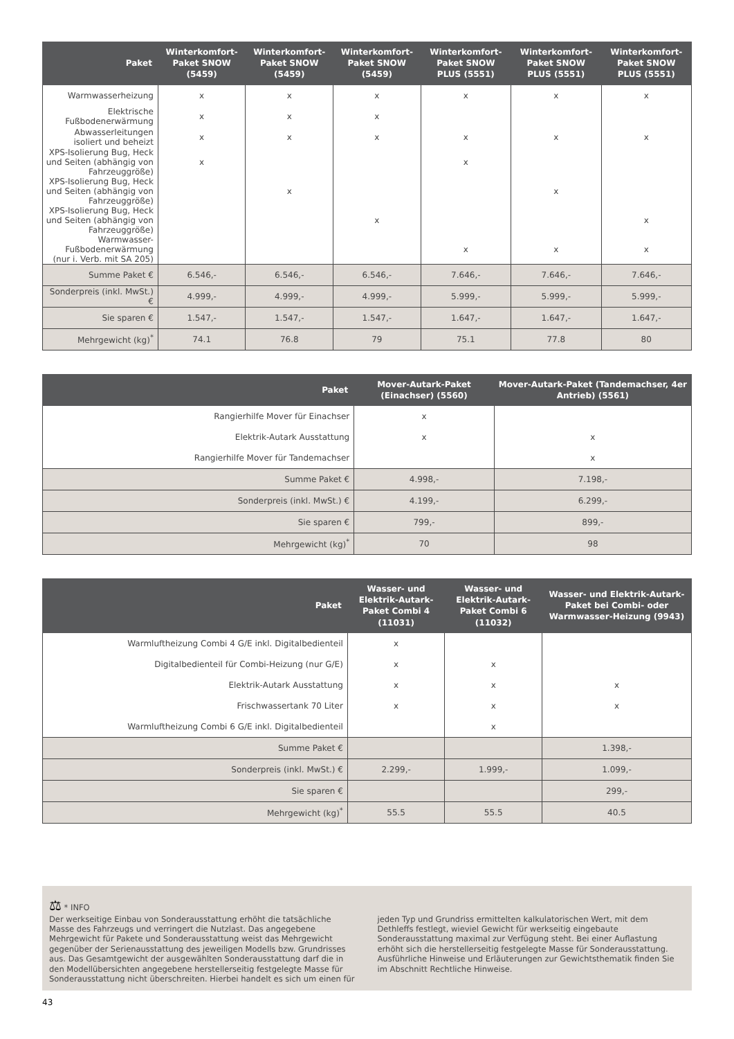| Paket | Winterkomfort-Paket SNOW (5459) | Winterkomfort-Paket SNOW (5459) | Winterkomfort-Paket SNOW (5459) | Winterkomfort-Paket SNOW PLUS (5551) | Winterkomfort-Paket SNOW PLUS (5551) | Winterkomfort-Paket SNOW PLUS (5551) |
| --- | --- | --- | --- | --- | --- | --- |
| Warmwasserheizung | x | x | x | x | x | x |
| Elektrische Fußbodenerwärmung | x | x | x | | | |
| Abwasserleitungen isoliert und beheizt | x | x | x | x | x | x |
| XPS-Isolierung Bug, Heck und Seiten (abhängig von Fahrzeuggröße) | x | | | x | | |
| XPS-Isolierung Bug, Heck und Seiten (abhängig von Fahrzeuggröße) | | x | | | x | |
| XPS-Isolierung Bug, Heck und Seiten (abhängig von Fahrzeuggröße) | | | x | | | x |
| Warmwasser-Fußbodenerwärmung (nur i. Verb. mit SA 205) | | | | x | x | x |
| Summe Paket € | 6.546,- | 6.546,- | 6.546,- | 7.646,- | 7.646,- | 7.646,- |
| Sonderpreis (inkl. MwSt.) € | 4.999,- | 4.999,- | 4.999,- | 5.999,- | 5.999,- | 5.999,- |
| Sie sparen € | 1.547,- | 1.547,- | 1.547,- | 1.647,- | 1.647,- | 1.647,- |
| Mehrgewicht (kg)<sup>*</sup> | 74.1 | 76.8 | 79 | 75.1 | 77.8 | 80 |
| Paket | Mover-Autark-Paket (Einachser) (5560) | Mover-Autark-Paket (Tandemachser, 4er Antrieb) (5561) |
| --- | --- | --- |
| Rangierhilfe Mover für Einachser | x | |
| Elektrik-Autark Ausstattung | x | x |
| Rangierhilfe Mover für Tandemachser | | x |
| Summe Paket € | 4.998,- | 7.198,- |
| Sonderpreis (inkl. MwSt.) € | 4.199,- | 6.299,- |
| Sie sparen € | 799,- | 899,- |
| Mehrgewicht (kg)<sup>*</sup> | 70 | 98 |
| Paket | Wasser- und Elektrik-Autark-Paket Combi 4 (11031) | Wasser- und Elektrik-Autark-Paket Combi 6 (11032) | Wasser- und Elektrik-Autark-Paket bei Combi- oder Warmwasser-Heizung (9943) |
| --- | --- | --- | --- |
| Warmluftheizung Combi 4 G/E inkl. Digitalbedienteil | x | | |
| Digitalbedienteil für Combi-Heizung (nur G/E) | x | x | |
| Elektrik-Autark Ausstattung | x | x | x |
| Frischwassertank 70 Liter | x | x | x |
| Warmluftheizung Combi 6 G/E inkl. Digitalbedienteil | | x | |
| Summe Paket € | | | 1.398,- |
| Sonderpreis (inkl. MwSt.) € | 2.299,- | 1.999,- | 1.099,- |
| Sie sparen € | | | 299,- |
| Mehrgewicht (kg)<sup>*</sup> | 55.5 | 55.5 | 40.5 |
⚖ * INFO
Der werkseitige Einbau von Sonderausstattung erhöht die tatsächliche Masse des Fahrzeugs und verringert die Nutzlast. Das angegebene Mehrgewicht für Pakete und Sonderausstattung weist das Mehrgewicht gegenüber der Serienausstattung des jeweiligen Modells bzw. Grundrisses aus. Das Gesamtgewicht der ausgewählten Sonderausstattung darf die in den Modellübersichten angegebene herstellerseitig festgelegte Masse für Sonderausstattung nicht überschreiten. Hierbei handelt es sich um einen für jeden Typ und Grundriss ermittelten kalkulatorischen Wert, mit dem Dethleffs festlegt, wieviel Gewicht für werkseitig eingebaute Sonderausstattung maximal zur Verfügung steht. Bei einer Auflastung erhöht sich die herstellerseitig festgelegte Masse für Sonderausstattung. Ausführliche Hinweise und Erläuterungen zur Gewichtsthematik finden Sie im Abschnitt Rechtliche Hinweise.
43